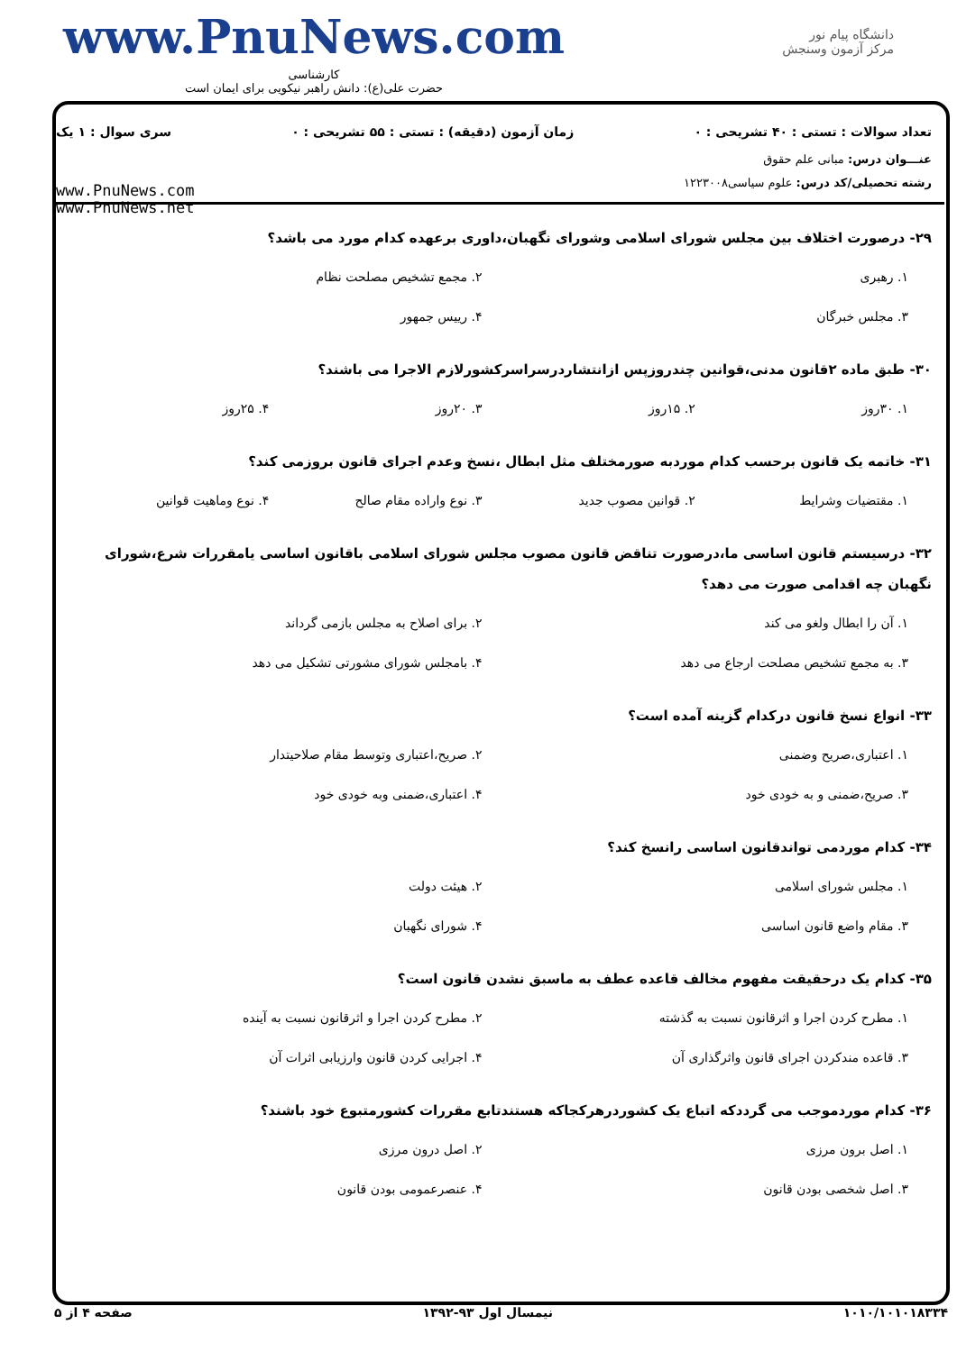www.PnuNews.com
کارشناسی
حضرت علی(ع): دانش راهبر نیکویی برای ایمان است
دانشگاه پیام نور
مرکز آزمون وسنجش
تعداد سوالات : تستی : ۴۰ تشریحی : ۰ زمان آزمون (دقیقه) : تستی : ۵۵ تشریحی : ۰ سری سوال : ۱ یک
عنـــوان درس: مبانی علم حقوق
رشته تحصیلی/کد درس: علوم سیاسی۱۲۲۳۰۰۸
www.PnuNews.com
www.PnuNews.net
۲۹- درصورت اختلاف بین مجلس شورای اسلامی وشورای نگهبان،داوری برعهده کدام مورد می باشد؟
۱. رهبری ۲. مجمع تشخیص مصلحت نظام ۳. مجلس خبرگان ۴. رییس جمهور
۳۰- طبق ماده ۲قانون مدنی،قوانین چندروزپس ازانتشاردرسراسرکشورلازم الاجرا می باشند؟
۱. ۳۰روز ۲. ۱۵روز ۳. ۲۰روز ۴. ۲۵روز
۳۱- خاتمه یک قانون برحسب کدام موردبه صورمختلف مثل ابطال ،نسخ وعدم اجرای قانون بروزمی کند؟
۱. مقتضیات وشرایط ۲. قوانین مصوب جدید ۳. نوع واراده مقام صالح ۴. نوع وماهیت قوانین
۳۲- درسیستم قانون اساسی ما،درصورت تناقض قانون مصوب مجلس شورای اسلامی باقانون اساسی یامقررات شرع،شورای نگهبان چه اقدامی صورت می دهد؟
۱. آن را ابطال ولغو می کند ۲. برای اصلاح به مجلس بازمی گرداند ۳. به مجمع تشخیص مصلحت ارجاع می دهد ۴. بامجلس شورای مشورتی تشکیل می دهد
۳۳- انواع نسخ قانون درکدام گزینه آمده است؟
۱. اعتباری،صریح وضمنی ۲. صریح،اعتباری وتوسط مقام صلاحیتدار ۳. صریح،ضمنی و به خودی خود ۴. اعتباری،ضمنی وبه خودی خود
۳۴- کدام موردمی تواندقانون اساسی رانسخ کند؟
۱. مجلس شورای اسلامی ۲. هیئت دولت ۳. مقام واضع قانون اساسی ۴. شورای نگهبان
۳۵- کدام یک درحقیقت مفهوم مخالف قاعده عطف به ماسبق نشدن قانون است؟
۱. مطرح کردن اجرا و اثرقانون نسبت به گذشته ۲. مطرح کردن اجرا و اثرقانون نسبت به آینده ۳. قاعده مندکردن اجرای قانون واثرگذاری آن ۴. اجرایی کردن قانون وارزیابی اثرات آن
۳۶- کدام موردموجب می گرددکه اتباع یک کشوردرهرکجاکه هستندتابع مقررات کشورمتبوع خود باشند؟
۱. اصل برون مرزی ۲. اصل درون مرزی ۳. اصل شخصی بودن قانون ۴. عنصرعمومی بودن قانون
۱۰۱۰/۱۰۱۰۱۸۳۳۴ نیمسال اول ۹۳-۱۳۹۲ صفحه ۴ از ۵